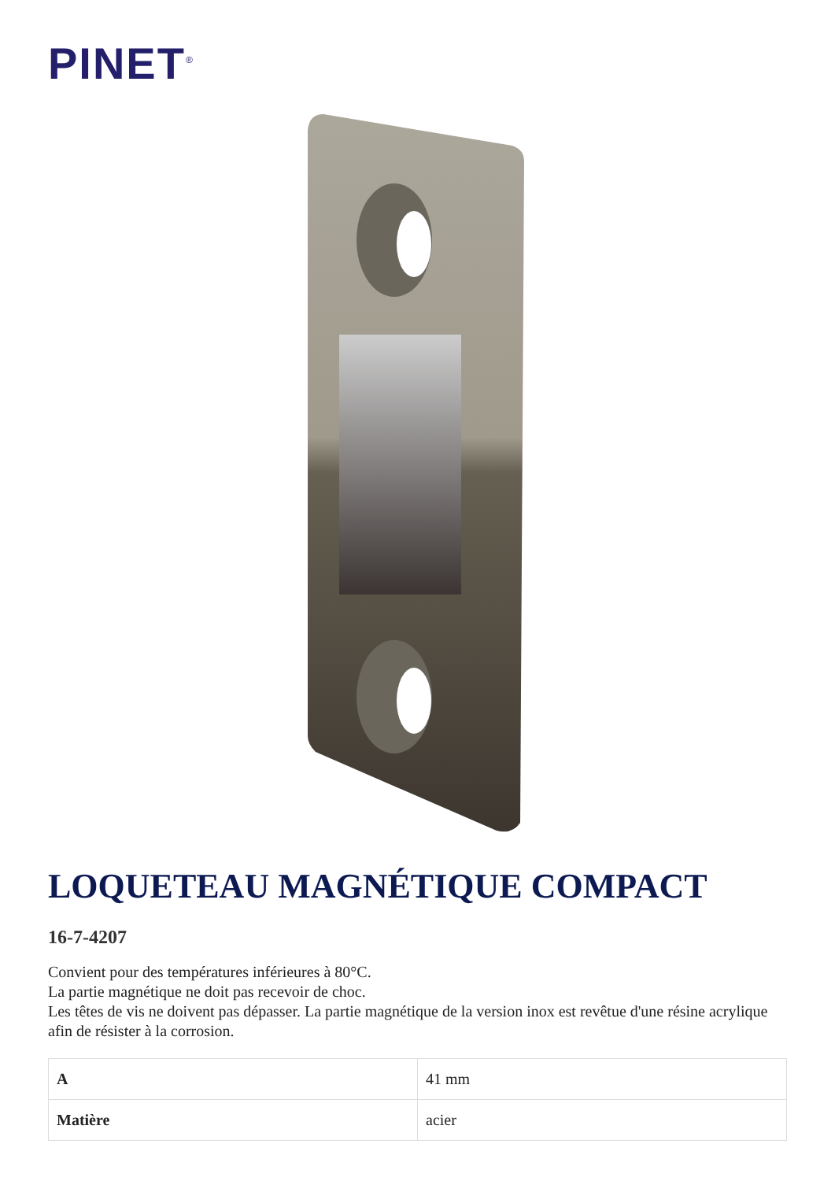PINET<sup>®</sup>
LOQUETEAU MAGNÉTIQUE COMPACT
16-7-4207
Convient pour des températures inférieures à 80°C.
La partie magnétique ne doit pas recevoir de choc.
Les têtes de vis ne doivent pas dépasser. La partie magnétique de la version inox est revêtue d'une résine acrylique afin de résister à la corrosion.
| A | 41 mm |
| Matière | acier |